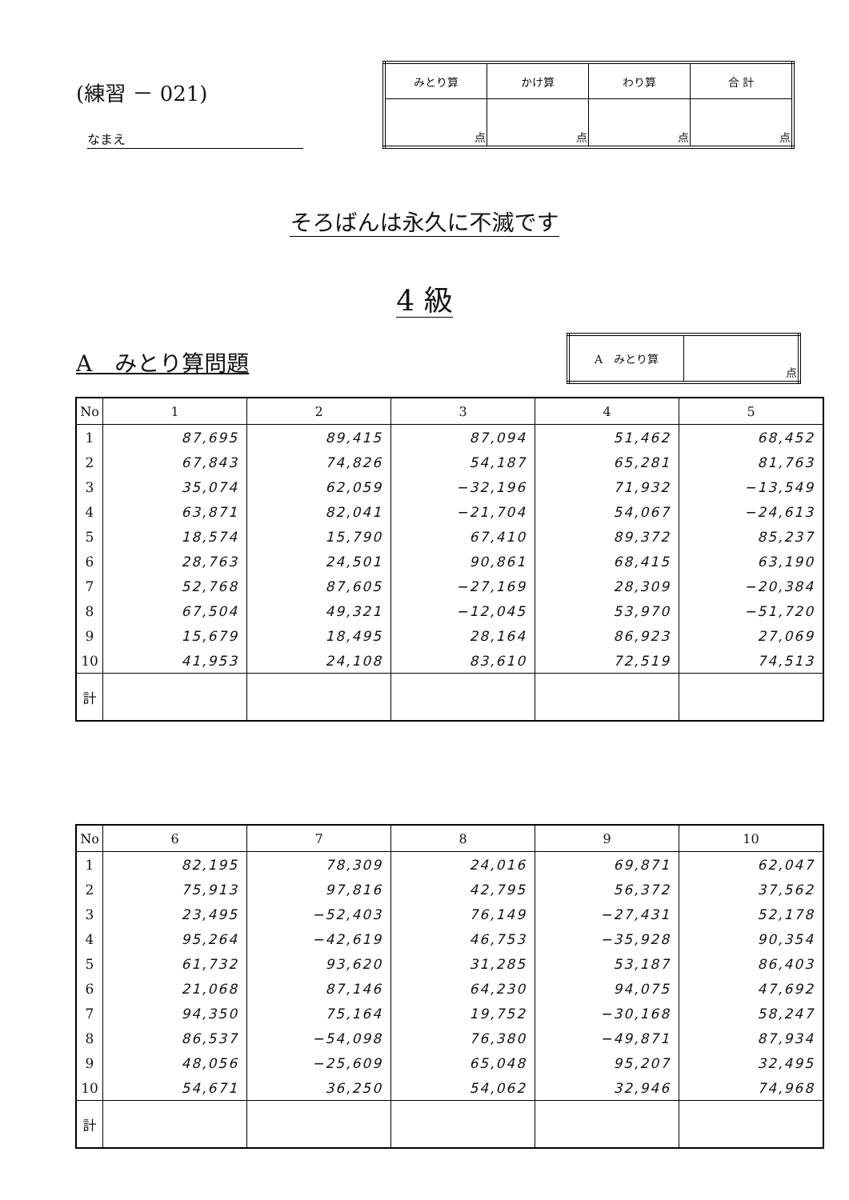(練習 － 021)
なまえ
| みとり算 | かけ算 | わり算 | 合 計 |
| 点 | 点 | 点 | 点 |
そろばんは永久に不滅です
4 級
A　みとり算問題
| A みとり算 | 点 |
| No | 1 | 2 | 3 | 4 | 5 |
| --- | --- | --- | --- | --- | --- |
| 1 | 87,695 | 89,415 | 87,094 | 51,462 | 68,452 |
| 2 | 67,843 | 74,826 | 54,187 | 65,281 | 81,763 |
| 3 | 35,074 | 62,059 | −32,196 | 71,932 | −13,549 |
| 4 | 63,871 | 82,041 | −21,704 | 54,067 | −24,613 |
| 5 | 18,574 | 15,790 | 67,410 | 89,372 | 85,237 |
| 6 | 28,763 | 24,501 | 90,861 | 68,415 | 63,190 |
| 7 | 52,768 | 87,605 | −27,169 | 28,309 | −20,384 |
| 8 | 67,504 | 49,321 | −12,045 | 53,970 | −51,720 |
| 9 | 15,679 | 18,495 | 28,164 | 86,923 | 27,069 |
| 10 | 41,953 | 24,108 | 83,610 | 72,519 | 74,513 |
| 計 | | | | | |
| No | 6 | 7 | 8 | 9 | 10 |
| --- | --- | --- | --- | --- | --- |
| 1 | 82,195 | 78,309 | 24,016 | 69,871 | 62,047 |
| 2 | 75,913 | 97,816 | 42,795 | 56,372 | 37,562 |
| 3 | 23,495 | −52,403 | 76,149 | −27,431 | 52,178 |
| 4 | 95,264 | −42,619 | 46,753 | −35,928 | 90,354 |
| 5 | 61,732 | 93,620 | 31,285 | 53,187 | 86,403 |
| 6 | 21,068 | 87,146 | 64,230 | 94,075 | 47,692 |
| 7 | 94,350 | 75,164 | 19,752 | −30,168 | 58,247 |
| 8 | 86,537 | −54,098 | 76,380 | −49,871 | 87,934 |
| 9 | 48,056 | −25,609 | 65,048 | 95,207 | 32,495 |
| 10 | 54,671 | 36,250 | 54,062 | 32,946 | 74,968 |
| 計 | | | | | |